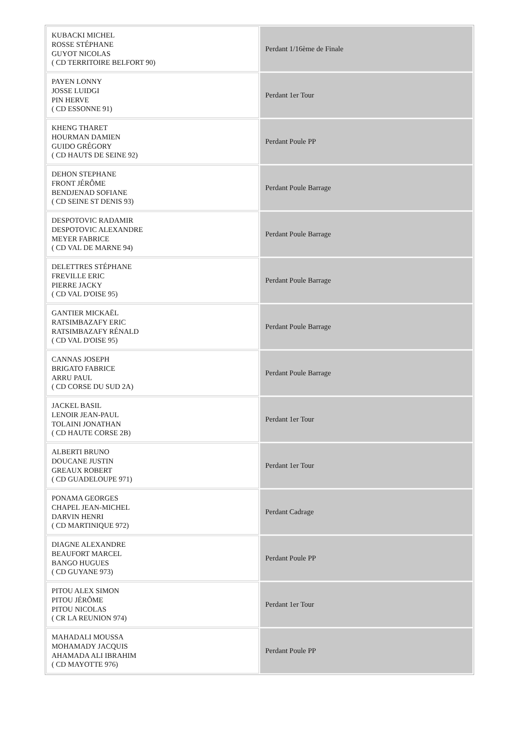| KUBACKI MICHEL ROSSE STÉPHANE GUYOT NICOLAS ( CD TERRITOIRE BELFORT 90) | Perdant 1/16ème de Finale |
| PAYEN LONNY JOSSE LUIDGI PIN HERVE ( CD ESSONNE 91) | Perdant 1er Tour |
| KHENG THARET HOURMAN DAMIEN GUIDO GRÉGORY ( CD HAUTS DE SEINE 92) | Perdant Poule PP |
| DEHON STEPHANE FRONT JÉRÔME BENDJENAD SOFIANE ( CD SEINE ST DENIS 93) | Perdant Poule Barrage |
| DESPOTOVIC RADAMIR DESPOTOVIC ALEXANDRE MEYER FABRICE ( CD VAL DE MARNE 94) | Perdant Poule Barrage |
| DELETTRES STÉPHANE FREVILLE ERIC PIERRE JACKY ( CD VAL D'OISE 95) | Perdant Poule Barrage |
| GANTIER MICKAËL RATSIMBAZAFY ERIC RATSIMBAZAFY RÉNALD ( CD VAL D'OISE 95) | Perdant Poule Barrage |
| CANNAS JOSEPH BRIGATO FABRICE ARRU PAUL ( CD CORSE DU SUD 2A) | Perdant Poule Barrage |
| JACKEL BASIL LENOIR JEAN-PAUL TOLAINI JONATHAN ( CD HAUTE CORSE 2B) | Perdant 1er Tour |
| ALBERTI BRUNO DOUCANE JUSTIN GREAUX ROBERT ( CD GUADELOUPE 971) | Perdant 1er Tour |
| PONAMA GEORGES CHAPEL JEAN-MICHEL DARVIN HENRI ( CD MARTINIQUE 972) | Perdant Cadrage |
| DIAGNE ALEXANDRE BEAUFORT MARCEL BANGO HUGUES ( CD GUYANE 973) | Perdant Poule PP |
| PITOU ALEX SIMON PITOU JÉRÔME PITOU NICOLAS ( CR LA REUNION 974) | Perdant 1er Tour |
| MAHADALI MOUSSA MOHAMADY JACQUIS AHAMADA ALI IBRAHIM ( CD MAYOTTE 976) | Perdant Poule PP |